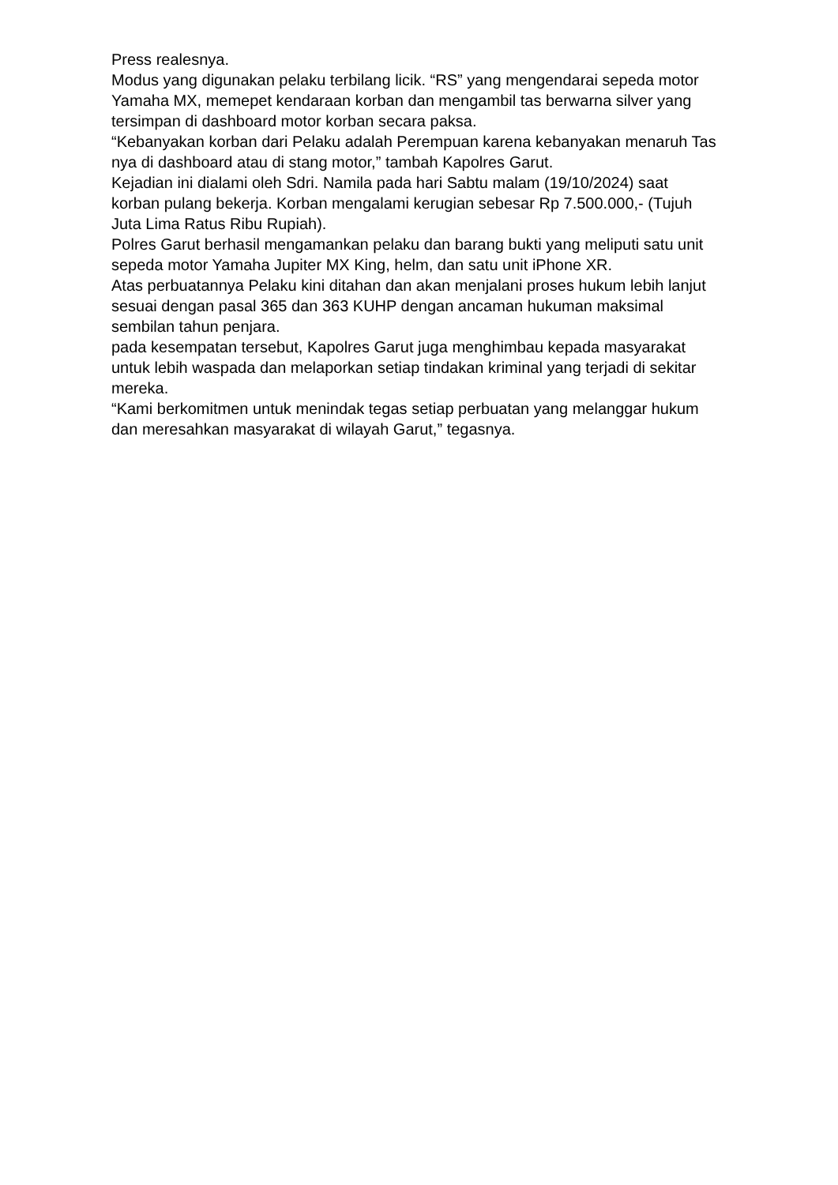Press realesnya.
Modus yang digunakan pelaku terbilang licik. “RS” yang mengendarai sepeda motor Yamaha MX, memepet kendaraan korban dan mengambil tas berwarna silver yang tersimpan di dashboard motor korban secara paksa.
“Kebanyakan korban dari Pelaku adalah Perempuan karena kebanyakan menaruh Tas nya di dashboard atau di stang motor,” tambah Kapolres Garut.
Kejadian ini dialami oleh Sdri. Namila pada hari Sabtu malam (19/10/2024) saat korban pulang bekerja. Korban mengalami kerugian sebesar Rp 7.500.000,- (Tujuh Juta Lima Ratus Ribu Rupiah).
Polres Garut berhasil mengamankan pelaku dan barang bukti yang meliputi satu unit sepeda motor Yamaha Jupiter MX King, helm, dan satu unit iPhone XR.
Atas perbuatannya Pelaku kini ditahan dan akan menjalani proses hukum lebih lanjut sesuai dengan pasal 365 dan 363 KUHP dengan ancaman hukuman maksimal sembilan tahun penjara.
pada kesempatan tersebut, Kapolres Garut juga menghimbau kepada masyarakat untuk lebih waspada dan melaporkan setiap tindakan kriminal yang terjadi di sekitar mereka.
“Kami berkomitmen untuk menindak tegas setiap perbuatan yang melanggar hukum dan meresahkan masyarakat di wilayah Garut,” tegasnya.